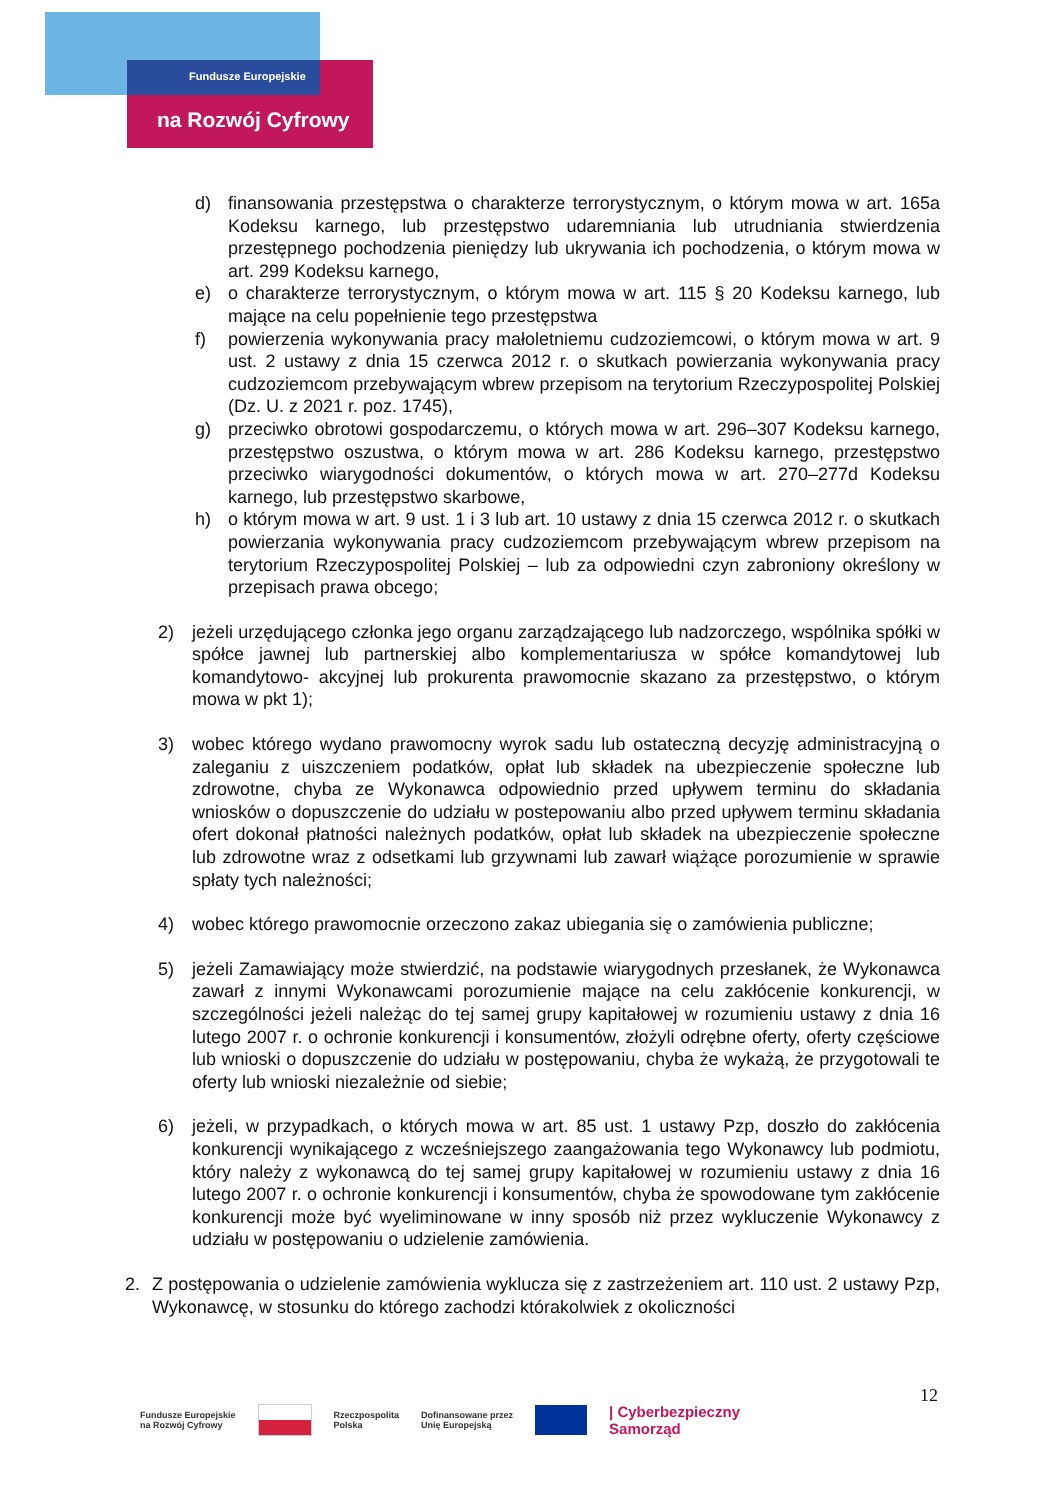Fundusze Europejskie
na Rozwój Cyfrowy
d) finansowania przestępstwa o charakterze terrorystycznym, o którym mowa w art. 165a Kodeksu karnego, lub przestępstwo udaremniania lub utrudniania stwierdzenia przestępnego pochodzenia pieniędzy lub ukrywania ich pochodzenia, o którym mowa w art. 299 Kodeksu karnego,
e) o charakterze terrorystycznym, o którym mowa w art. 115 § 20 Kodeksu karnego, lub mające na celu popełnienie tego przestępstwa
f) powierzenia wykonywania pracy małoletniemu cudzoziemcowi, o którym mowa w art. 9 ust. 2 ustawy z dnia 15 czerwca 2012 r. o skutkach powierzania wykonywania pracy cudzoziemcom przebywającym wbrew przepisom na terytorium Rzeczypospolitej Polskiej (Dz. U. z 2021 r. poz. 1745),
g) przeciwko obrotowi gospodarczemu, o których mowa w art. 296–307 Kodeksu karnego, przestępstwo oszustwa, o którym mowa w art. 286 Kodeksu karnego, przestępstwo przeciwko wiarygodności dokumentów, o których mowa w art. 270–277d Kodeksu karnego, lub przestępstwo skarbowe,
h) o którym mowa w art. 9 ust. 1 i 3 lub art. 10 ustawy z dnia 15 czerwca 2012 r. o skutkach powierzania wykonywania pracy cudzoziemcom przebywającym wbrew przepisom na terytorium Rzeczypospolitej Polskiej – lub za odpowiedni czyn zabroniony określony w przepisach prawa obcego;
2) jeżeli urzędującego członka jego organu zarządzającego lub nadzorczego, wspólnika spółki w spółce jawnej lub partnerskiej albo komplementariusza w spółce komandytowej lub komandytowo- akcyjnej lub prokurenta prawomocnie skazano za przestępstwo, o którym mowa w pkt 1);
3) wobec którego wydano prawomocny wyrok sadu lub ostateczną decyzję administracyjną o zaleganiu z uiszczeniem podatków, opłat lub składek na ubezpieczenie społeczne lub zdrowotne, chyba ze Wykonawca odpowiednio przed upływem terminu do składania wniosków o dopuszczenie do udziału w postepowaniu albo przed upływem terminu składania ofert dokonał płatności należnych podatków, opłat lub składek na ubezpieczenie społeczne lub zdrowotne wraz z odsetkami lub grzywnami lub zawarł wiążące porozumienie w sprawie spłaty tych należności;
4) wobec którego prawomocnie orzeczono zakaz ubiegania się o zamówienia publiczne;
5) jeżeli Zamawiający może stwierdzić, na podstawie wiarygodnych przesłanek, że Wykonawca zawarł z innymi Wykonawcami porozumienie mające na celu zakłócenie konkurencji, w szczególności jeżeli należąc do tej samej grupy kapitałowej w rozumieniu ustawy z dnia 16 lutego 2007 r. o ochronie konkurencji i konsumentów, złożyli odrębne oferty, oferty częściowe lub wnioski o dopuszczenie do udziału w postępowaniu, chyba że wykażą, że przygotowali te oferty lub wnioski niezależnie od siebie;
6) jeżeli, w przypadkach, o których mowa w art. 85 ust. 1 ustawy Pzp, doszło do zakłócenia konkurencji wynikającego z wcześniejszego zaangażowania tego Wykonawcy lub podmiotu, który należy z wykonawcą do tej samej grupy kapitałowej w rozumieniu ustawy z dnia 16 lutego 2007 r. o ochronie konkurencji i konsumentów, chyba że spowodowane tym zakłócenie konkurencji może być wyeliminowane w inny sposób niż przez wykluczenie Wykonawcy z udziału w postępowaniu o udzielenie zamówienia.
2. Z postępowania o udzielenie zamówienia wyklucza się z zastrzeżeniem art. 110 ust. 2 ustawy Pzp, Wykonawcę, w stosunku do którego zachodzi którakolwiek z okoliczności
12
Fundusze Europejskie
na Rozwój Cyfrowy Rzeczpospolita
Polska Dofinansowane przez
Unię Europejską | Cyberbezpieczny
Samorząd